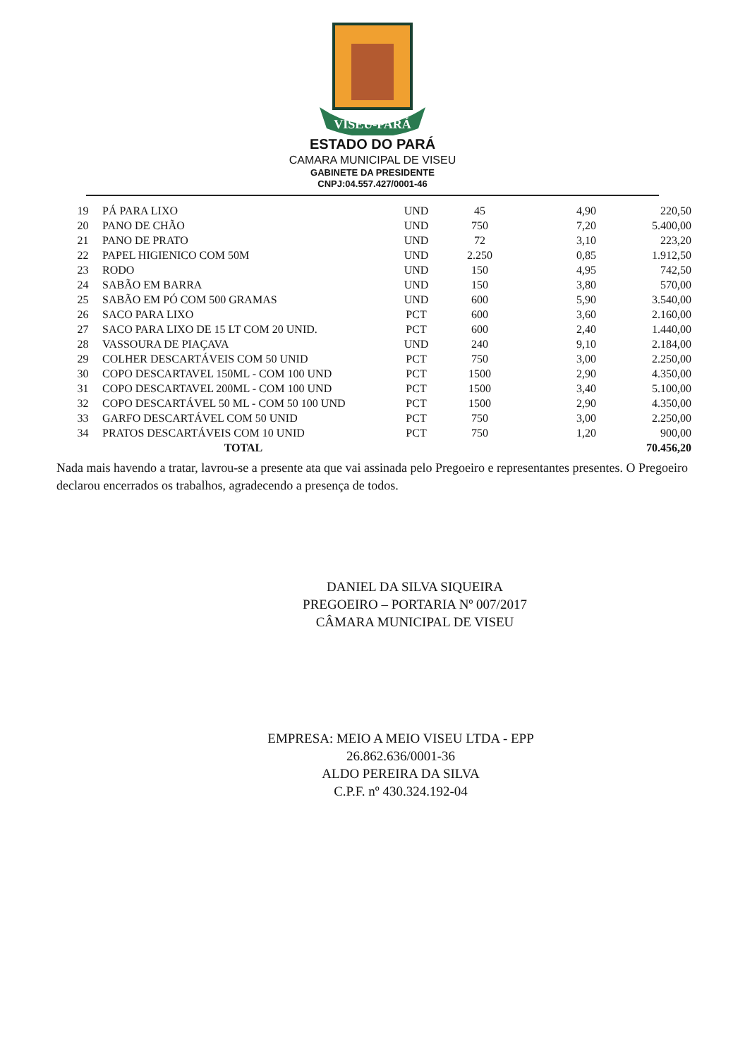VISEU-PARÁ
ESTADO DO PARÁ
CAMARA MUNICIPAL DE VISEU
GABINETE DA PRESIDENTE
CNPJ:04.557.427/0001-46
| 19 | PÁ PARA LIXO | UND | 45 | 4,90 | 220,50 |
| 20 | PANO DE CHÃO | UND | 750 | 7,20 | 5.400,00 |
| 21 | PANO DE PRATO | UND | 72 | 3,10 | 223,20 |
| 22 | PAPEL HIGIENICO COM 50M | UND | 2.250 | 0,85 | 1.912,50 |
| 23 | RODO | UND | 150 | 4,95 | 742,50 |
| 24 | SABÃO EM BARRA | UND | 150 | 3,80 | 570,00 |
| 25 | SABÃO EM PÓ COM 500 GRAMAS | UND | 600 | 5,90 | 3.540,00 |
| 26 | SACO PARA LIXO | PCT | 600 | 3,60 | 2.160,00 |
| 27 | SACO PARA LIXO DE 15 LT COM 20 UNID. | PCT | 600 | 2,40 | 1.440,00 |
| 28 | VASSOURA DE PIAÇAVA | UND | 240 | 9,10 | 2.184,00 |
| 29 | COLHER DESCARTÁVEIS COM 50 UNID | PCT | 750 | 3,00 | 2.250,00 |
| 30 | COPO DESCARTAVEL 150ML - COM 100 UND | PCT | 1500 | 2,90 | 4.350,00 |
| 31 | COPO DESCARTAVEL 200ML - COM 100 UND | PCT | 1500 | 3,40 | 5.100,00 |
| 32 | COPO DESCARTÁVEL 50 ML - COM 50 100 UND | PCT | 1500 | 2,90 | 4.350,00 |
| 33 | GARFO DESCARTÁVEL COM 50 UNID | PCT | 750 | 3,00 | 2.250,00 |
| 34 | PRATOS DESCARTÁVEIS COM 10 UNID | PCT | 750 | 1,20 | 900,00 |
| | TOTAL | | | | 70.456,20 |
Nada mais havendo a tratar, lavrou-se a presente ata que vai assinada pelo Pregoeiro e representantes presentes. O Pregoeiro declarou encerrados os trabalhos, agradecendo a presença de todos.
DANIEL DA SILVA SIQUEIRA
PREGOEIRO – PORTARIA Nº 007/2017
CÂMARA MUNICIPAL DE VISEU
EMPRESA: MEIO A MEIO VISEU LTDA - EPP
26.862.636/0001-36
ALDO PEREIRA DA SILVA
C.P.F. nº 430.324.192-04